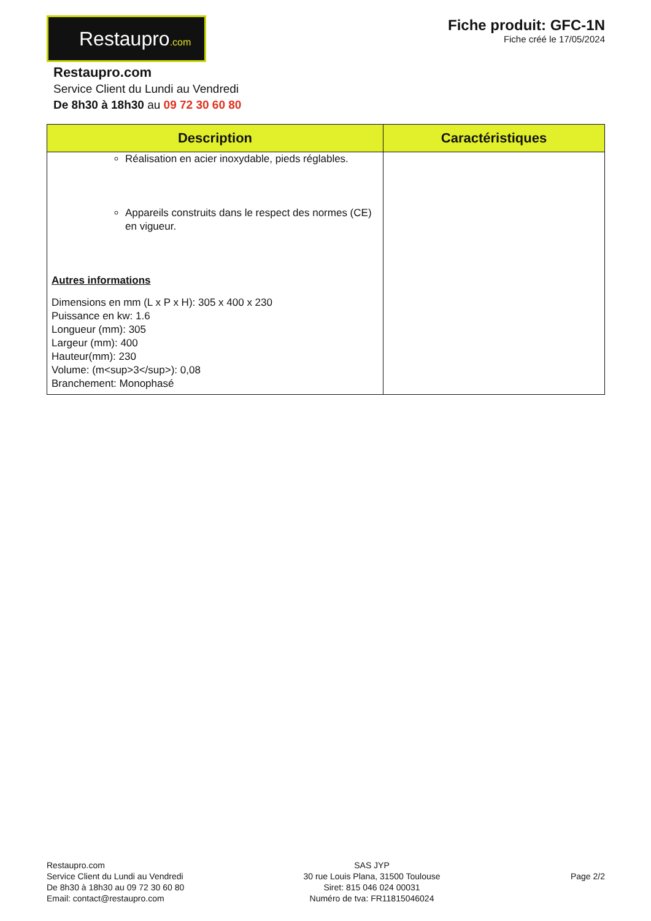Restaupro.com
Fiche produit: GFC-1N
Fiche créé le 17/05/2024
Restaupro.com
Service Client du Lundi au Vendredi
De 8h30 à 18h30 au 09 72 30 60 80
| Description | Caractéristiques |
| --- | --- |
| Réalisation en acier inoxydable, pieds réglables. Appareils construits dans le respect des normes (CE) en vigueur. Autres informations Dimensions en mm (L x P x H): 305 x 400 x 230 Puissance en kw: 1.6 Longueur (mm): 305 Largeur (mm): 400 Hauteur(mm): 230 Volume: (m<sup>3</sup>): 0,08 Branchement: Monophasé | |
Restaupro.com
Service Client du Lundi au Vendredi
De 8h30 à 18h30 au 09 72 30 60 80
Email: contact@restaupro.com
SAS JYP
30 rue Louis Plana, 31500 Toulouse
Siret: 815 046 024 00031
Numéro de tva: FR11815046024
Page 2/2